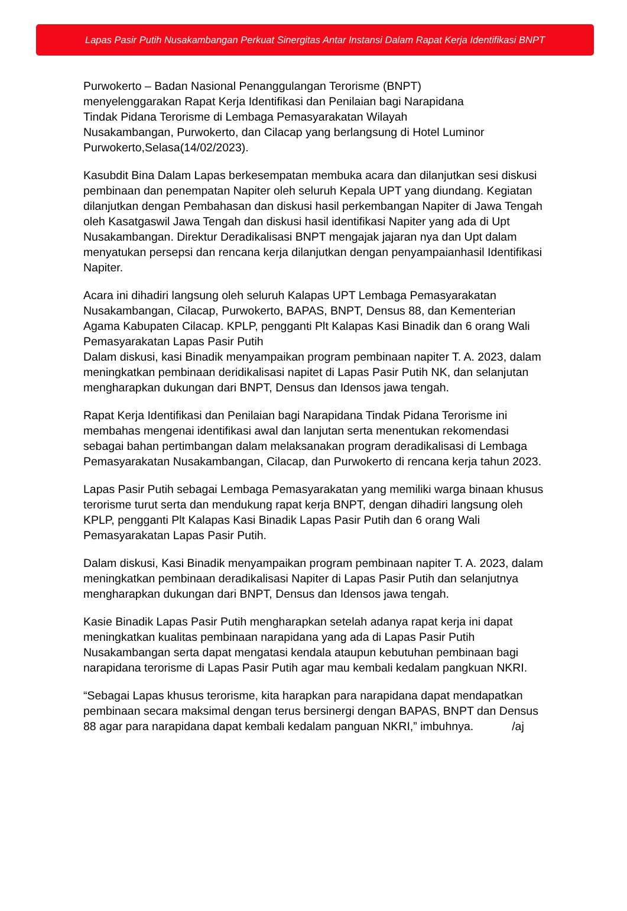Lapas Pasir Putih Nusakambangan Perkuat Sinergitas Antar Instansi Dalam Rapat Kerja Identifikasi BNPT
Purwokerto – Badan Nasional Penanggulangan Terorisme (BNPT)
menyelenggarakan Rapat Kerja Identifikasi dan Penilaian bagi Narapidana
Tindak Pidana Terorisme di Lembaga Pemasyarakatan Wilayah
Nusakambangan, Purwokerto, dan Cilacap yang berlangsung di Hotel Luminor
Purwokerto,Selasa(14/02/2023).
Kasubdit Bina Dalam Lapas berkesempatan membuka acara dan dilanjutkan sesi diskusi pembinaan dan penempatan Napiter oleh seluruh Kepala UPT yang diundang. Kegiatan dilanjutkan dengan Pembahasan dan diskusi hasil perkembangan Napiter di Jawa Tengah oleh Kasatgaswil Jawa Tengah dan diskusi hasil identifikasi Napiter yang ada di Upt Nusakambangan. Direktur Deradikalisasi BNPT mengajak jajaran nya dan Upt dalam menyatukan persepsi dan rencana kerja dilanjutkan dengan penyampaianhasil Identifikasi Napiter.
Acara ini dihadiri langsung oleh seluruh Kalapas UPT Lembaga Pemasyarakatan Nusakambangan, Cilacap, Purwokerto, BAPAS, BNPT, Densus 88, dan Kementerian Agama Kabupaten Cilacap. KPLP, pengganti Plt Kalapas Kasi Binadik dan 6 orang Wali Pemasyarakatan Lapas Pasir Putih
Dalam diskusi, kasi Binadik menyampaikan program pembinaan napiter T. A. 2023, dalam meningkatkan pembinaan deridikalisasi napitet di Lapas Pasir Putih NK, dan selanjutan mengharapkan dukungan dari BNPT, Densus dan Idensos jawa tengah.
Rapat Kerja Identifikasi dan Penilaian bagi Narapidana Tindak Pidana Terorisme ini membahas mengenai identifikasi awal dan lanjutan serta menentukan rekomendasi sebagai bahan pertimbangan dalam melaksanakan program deradikalisasi di Lembaga Pemasyarakatan Nusakambangan, Cilacap, dan Purwokerto di rencana kerja tahun 2023.
Lapas Pasir Putih sebagai Lembaga Pemasyarakatan yang memiliki warga binaan khusus terorisme turut serta dan mendukung rapat kerja BNPT, dengan dihadiri langsung oleh KPLP, pengganti Plt Kalapas Kasi Binadik Lapas Pasir Putih dan 6 orang Wali Pemasyarakatan Lapas Pasir Putih.
Dalam diskusi, Kasi Binadik menyampaikan program pembinaan napiter T. A. 2023, dalam meningkatkan pembinaan deradikalisasi Napiter di Lapas Pasir Putih dan selanjutnya mengharapkan dukungan dari BNPT, Densus dan Idensos jawa tengah.
Kasie Binadik Lapas Pasir Putih mengharapkan setelah adanya rapat kerja ini dapat meningkatkan kualitas pembinaan narapidana yang ada di Lapas Pasir Putih Nusakambangan serta dapat mengatasi kendala ataupun kebutuhan pembinaan bagi narapidana terorisme di Lapas Pasir Putih agar mau kembali kedalam pangkuan NKRI.
“Sebagai Lapas khusus terorisme, kita harapkan para narapidana dapat mendapatkan pembinaan secara maksimal dengan terus bersinergi dengan BAPAS, BNPT dan Densus 88 agar para narapidana dapat kembali kedalam panguan NKRI,” imbuhnya. /aj